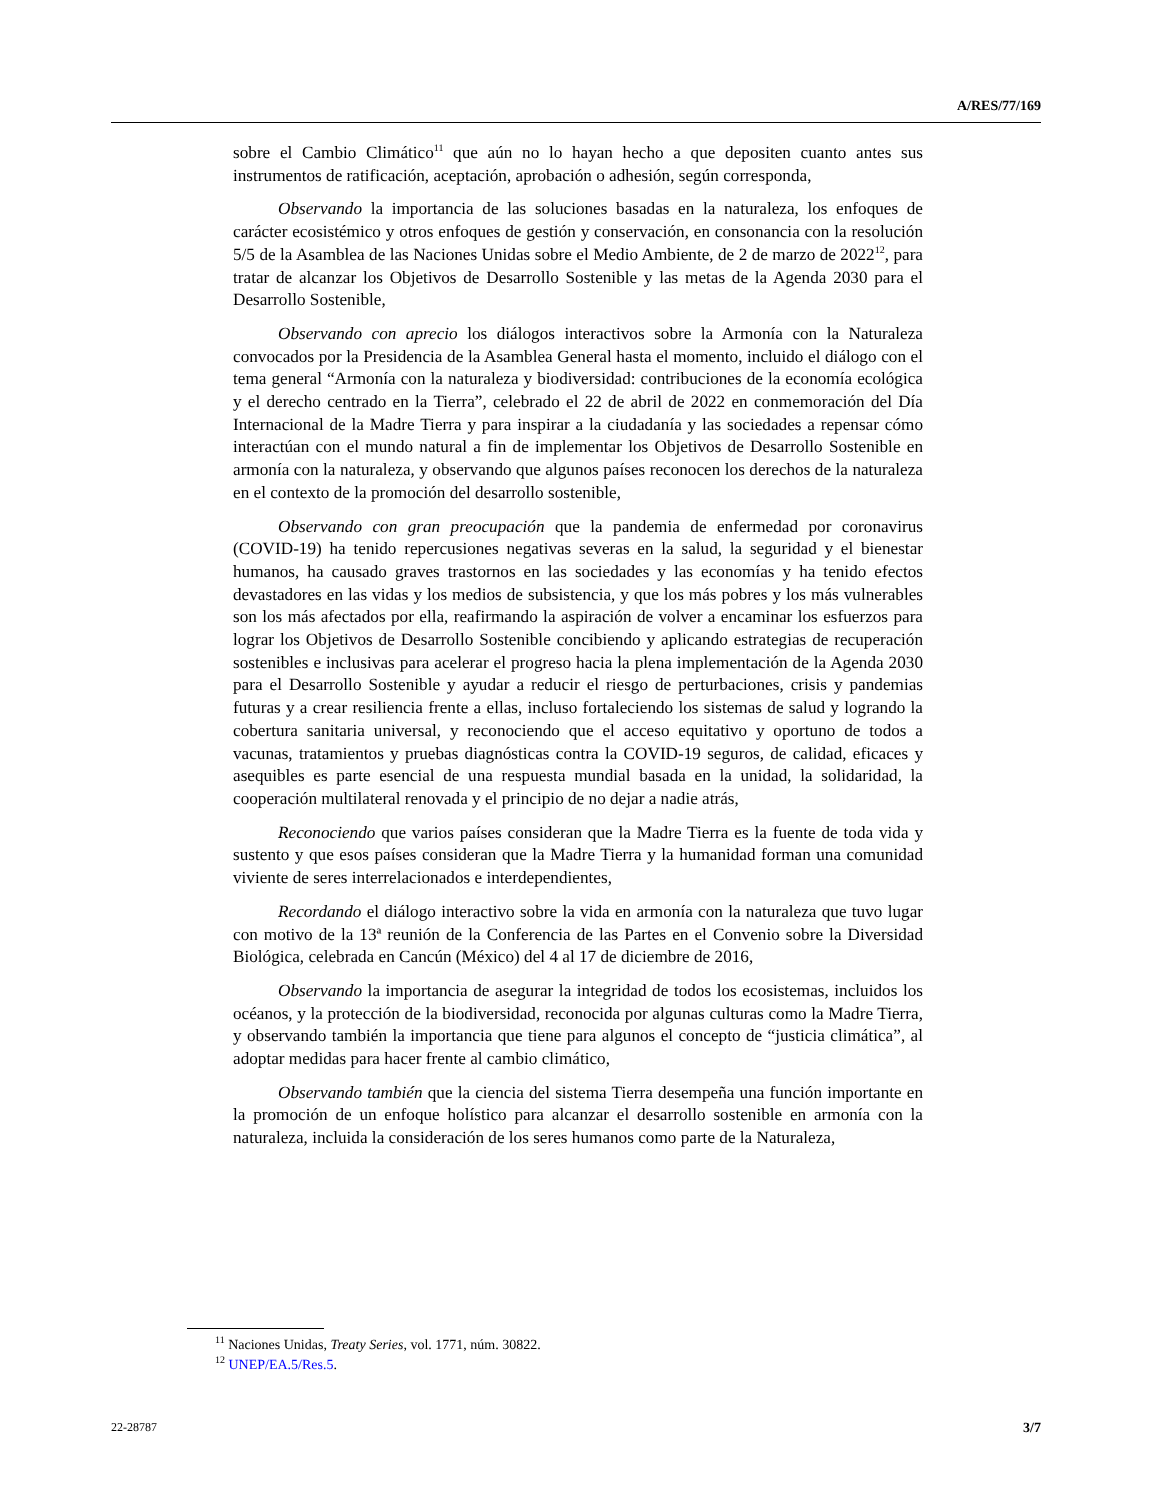A/RES/77/169
sobre el Cambio Climático<sup>11</sup> que aún no lo hayan hecho a que depositen cuanto antes sus instrumentos de ratificación, aceptación, aprobación o adhesión, según corresponda,
Observando la importancia de las soluciones basadas en la naturaleza, los enfoques de carácter ecosistémico y otros enfoques de gestión y conservación, en consonancia con la resolución 5/5 de la Asamblea de las Naciones Unidas sobre el Medio Ambiente, de 2 de marzo de 2022<sup>12</sup>, para tratar de alcanzar los Objetivos de Desarrollo Sostenible y las metas de la Agenda 2030 para el Desarrollo Sostenible,
Observando con aprecio los diálogos interactivos sobre la Armonía con la Naturaleza convocados por la Presidencia de la Asamblea General hasta el momento, incluido el diálogo con el tema general “Armonía con la naturaleza y biodiversidad: contribuciones de la economía ecológica y el derecho centrado en la Tierra”, celebrado el 22 de abril de 2022 en conmemoración del Día Internacional de la Madre Tierra y para inspirar a la ciudadanía y las sociedades a repensar cómo interactúan con el mundo natural a fin de implementar los Objetivos de Desarrollo Sostenible en armonía con la naturaleza, y observando que algunos países reconocen los derechos de la naturaleza en el contexto de la promoción del desarrollo sostenible,
Observando con gran preocupación que la pandemia de enfermedad por coronavirus (COVID-19) ha tenido repercusiones negativas severas en la salud, la seguridad y el bienestar humanos, ha causado graves trastornos en las sociedades y las economías y ha tenido efectos devastadores en las vidas y los medios de subsistencia, y que los más pobres y los más vulnerables son los más afectados por ella, reafirmando la aspiración de volver a encaminar los esfuerzos para lograr los Objetivos de Desarrollo Sostenible concibiendo y aplicando estrategias de recuperación sostenibles e inclusivas para acelerar el progreso hacia la plena implementación de la Agenda 2030 para el Desarrollo Sostenible y ayudar a reducir el riesgo de perturbaciones, crisis y pandemias futuras y a crear resiliencia frente a ellas, incluso fortaleciendo los sistemas de salud y logrando la cobertura sanitaria universal, y reconociendo que el acceso equitativo y oportuno de todos a vacunas, tratamientos y pruebas diagnósticas contra la COVID-19 seguros, de calidad, eficaces y asequibles es parte esencial de una respuesta mundial basada en la unidad, la solidaridad, la cooperación multilateral renovada y el principio de no dejar a nadie atrás,
Reconociendo que varios países consideran que la Madre Tierra es la fuente de toda vida y sustento y que esos países consideran que la Madre Tierra y la humanidad forman una comunidad viviente de seres interrelacionados e interdependientes,
Recordando el diálogo interactivo sobre la vida en armonía con la naturaleza que tuvo lugar con motivo de la 13ª reunión de la Conferencia de las Partes en el Convenio sobre la Diversidad Biológica, celebrada en Cancún (México) del 4 al 17 de diciembre de 2016,
Observando la importancia de asegurar la integridad de todos los ecosistemas, incluidos los océanos, y la protección de la biodiversidad, reconocida por algunas culturas como la Madre Tierra, y observando también la importancia que tiene para algunos el concepto de “justicia climática”, al adoptar medidas para hacer frente al cambio climático,
Observando también que la ciencia del sistema Tierra desempeña una función importante en la promoción de un enfoque holístico para alcanzar el desarrollo sostenible en armonía con la naturaleza, incluida la consideración de los seres humanos como parte de la Naturaleza,
<sup>11</sup> Naciones Unidas, Treaty Series, vol. 1771, núm. 30822.
<sup>12</sup> UNEP/EA.5/Res.5.
22-28787 3/7